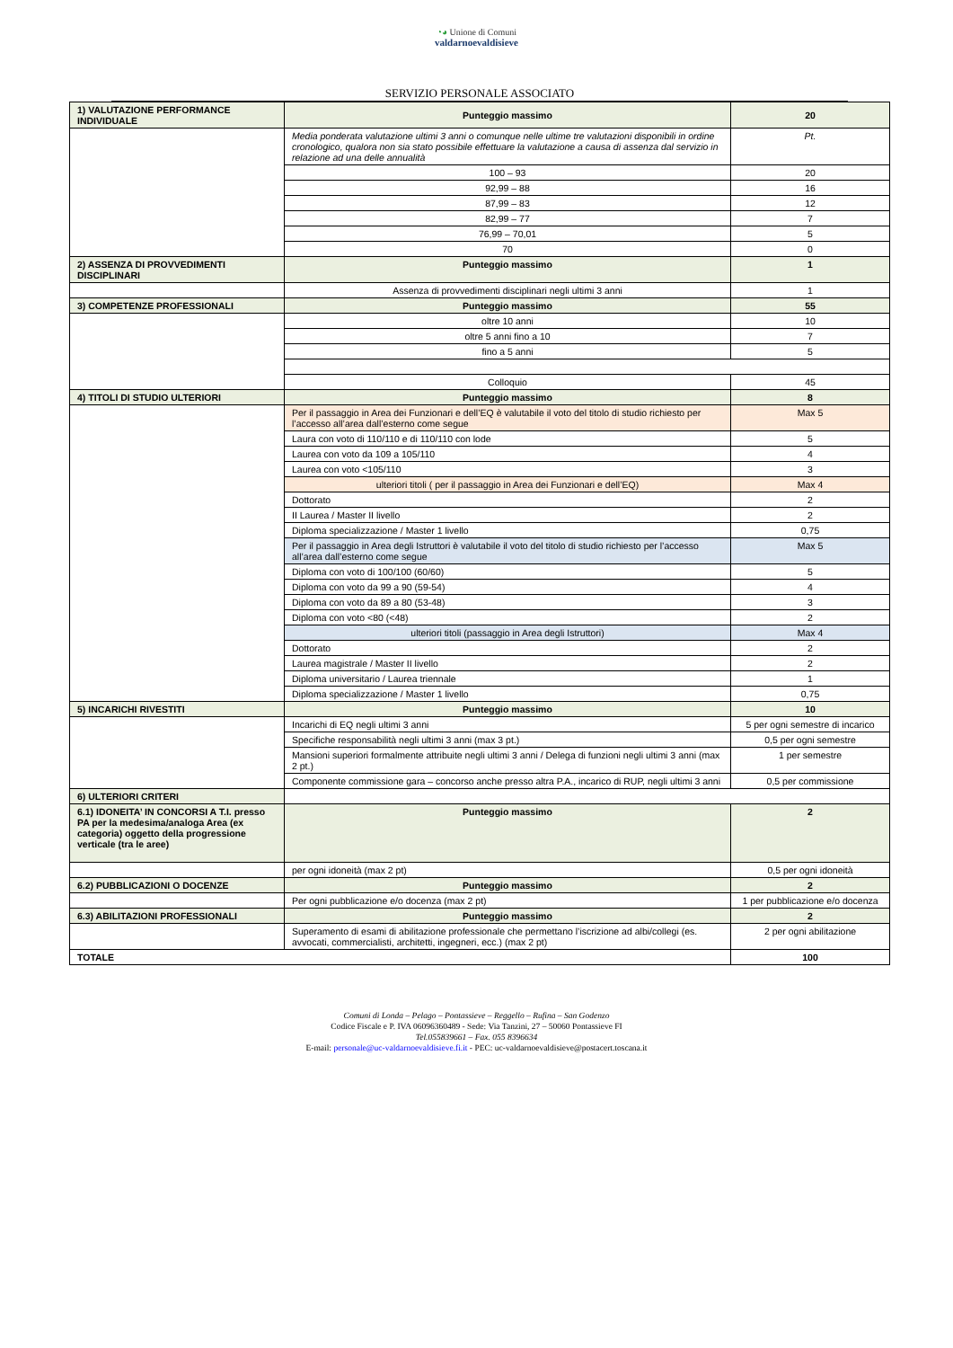◔◕ Unione di Comuni
valdarnoevaldisieve
SERVIZIO PERSONALE ASSOCIATO
| 1) VALUTAZIONE PERFORMANCE INDIVIDUALE | Punteggio massimo | 20 |
| | Media ponderata valutazione ultimi 3 anni o comunque nelle ultime tre valutazioni disponibili in ordine cronologico, qualora non sia stato possibile effettuare la valutazione a causa di assenza dal servizio in relazione ad una delle annualità | Pt. |
| | 100 – 93 | 20 |
| | 92,99 – 88 | 16 |
| | 87,99 – 83 | 12 |
| | 82,99 – 77 | 7 |
| | 76,99 – 70,01 | 5 |
| | 70 | 0 |
| 2) ASSENZA DI PROVVEDIMENTI DISCIPLINARI | Punteggio massimo | 1 |
| | Assenza di provvedimenti disciplinari negli ultimi 3 anni | 1 |
| 3) COMPETENZE PROFESSIONALI | Punteggio massimo | 55 |
| | oltre 10 anni | 10 |
| | oltre 5 anni fino a 10 | 7 |
| | fino a 5 anni | 5 |
| | Colloquio | 45 |
| 4) TITOLI DI STUDIO ULTERIORI | Punteggio massimo | 8 |
| | Per il passaggio in Area dei Funzionari e dell’EQ è valutabile il voto del titolo di studio richiesto per l’accesso all’area dall’esterno come segue | Max 5 |
| | Laura con voto di 110/110 e di 110/110 con lode | 5 |
| | Laurea con voto da 109 a 105/110 | 4 |
| | Laurea con voto <105/110 | 3 |
| | ulteriori titoli ( per il passaggio in Area dei Funzionari e dell’EQ) | Max 4 |
| | Dottorato | 2 |
| | II Laurea / Master II livello | 2 |
| | Diploma specializzazione / Master 1 livello | 0,75 |
| | Per il passaggio in Area degli Istruttori è valutabile il voto del titolo di studio richiesto per l’accesso all’area dall’esterno come segue | Max 5 |
| | Diploma con voto di 100/100 (60/60) | 5 |
| | Diploma con voto da 99 a 90 (59-54) | 4 |
| | Diploma con voto da 89 a 80 (53-48) | 3 |
| | Diploma con voto <80 (<48) | 2 |
| | ulteriori titoli (passaggio in Area degli Istruttori) | Max 4 |
| | Dottorato | 2 |
| | Laurea magistrale / Master II livello | 2 |
| | Diploma universitario / Laurea triennale | 1 |
| | Diploma specializzazione / Master 1 livello | 0,75 |
| 5) INCARICHI RIVESTITI | Punteggio massimo | 10 |
| | Incarichi di EQ negli ultimi 3 anni | 5 per ogni semestre di incarico |
| | Specifiche responsabilità negli ultimi 3 anni (max 3 pt.) | 0,5 per ogni semestre |
| | Mansioni superiori formalmente attribuite negli ultimi 3 anni / Delega di funzioni negli ultimi 3 anni (max 2 pt.) | 1 per semestre |
| | Componente commissione gara – concorso anche presso altra P.A., incarico di RUP, negli ultimi 3 anni | 0,5 per commissione |
| 6) ULTERIORI CRITERI | | |
| 6.1) IDONEITA’ IN CONCORSI A T.I. presso PA per la medesima/analoga Area (ex categoria) oggetto della progressione verticale (tra le aree) | Punteggio massimo | 2 |
| | per ogni idoneità (max 2 pt) | 0,5 per ogni idoneità |
| 6.2) PUBBLICAZIONI O DOCENZE | Punteggio massimo | 2 |
| | Per ogni pubblicazione e/o docenza (max 2 pt) | 1 per pubblicazione e/o docenza |
| 6.3) ABILITAZIONI PROFESSIONALI | Punteggio massimo | 2 |
| | Superamento di esami di abilitazione professionale che permettano l’iscrizione ad albi/collegi (es. avvocati, commercialisti, architetti, ingegneri, ecc.) (max 2 pt) | 2 per ogni abilitazione |
| TOTALE | | 100 |
Comuni di Londa – Pelago – Pontassieve – Reggello – Rufina – San Godenzo
Codice Fiscale e P. IVA 06096360489 - Sede: Via Tanzini, 27 – 50060 Pontassieve FI
Tel.055839661 – Fax. 055 8396634
E-mail: personale@uc-valdarnoevaldisieve.fi.it - PEC: uc-valdarnoevaldisieve@postacert.toscana.it